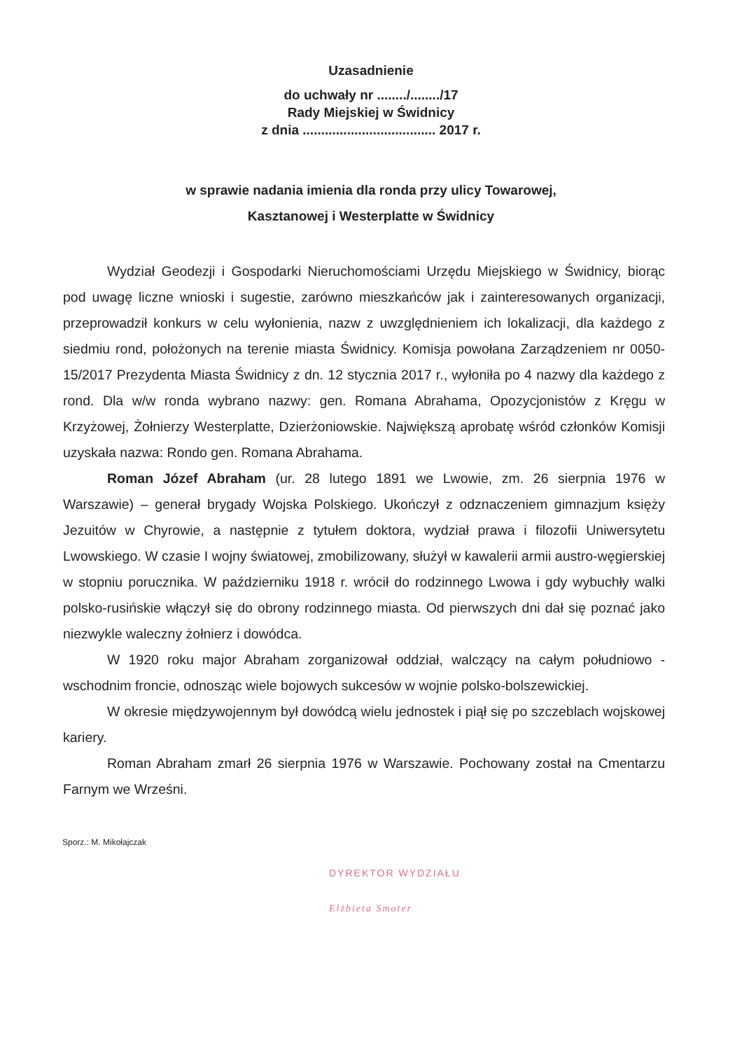Uzasadnienie
do uchwały nr ......../......../17
Rady Miejskiej w Świdnicy
z dnia .................................... 2017 r.
w sprawie nadania imienia dla ronda przy ulicy Towarowej,
Kasztanowej i Westerplatte w Świdnicy
Wydział Geodezji i Gospodarki Nieruchomościami Urzędu Miejskiego w Świdnicy, biorąc pod uwagę liczne wnioski i sugestie, zarówno mieszkańców jak i zainteresowanych organizacji, przeprowadził konkurs w celu wyłonienia, nazw z uwzględnieniem ich lokalizacji, dla każdego z siedmiu rond, położonych na terenie miasta Świdnicy. Komisja powołana Zarządzeniem nr 0050-15/2017 Prezydenta Miasta Świdnicy z dn. 12 stycznia 2017 r., wyłoniła po 4 nazwy dla każdego z rond. Dla w/w ronda wybrano nazwy: gen. Romana Abrahama, Opozycjonistów z Kręgu w Krzyżowej, Żołnierzy Westerplatte, Dzierżoniowskie. Największą aprobatę wśród członków Komisji uzyskała nazwa: Rondo gen. Romana Abrahama.
Roman Józef Abraham (ur. 28 lutego 1891 we Lwowie, zm. 26 sierpnia 1976 w Warszawie) – generał brygady Wojska Polskiego. Ukończył z odznaczeniem gimnazjum księży Jezuitów w Chyrowie, a następnie z tytułem doktora, wydział prawa i filozofii Uniwersytetu Lwowskiego. W czasie I wojny światowej, zmobilizowany, służył w kawalerii armii austro-węgierskiej w stopniu porucznika. W październiku 1918 r. wrócił do rodzinnego Lwowa i gdy wybuchły walki polsko-rusińskie włączył się do obrony rodzinnego miasta. Od pierwszych dni dał się poznać jako niezwykle waleczny żołnierz i dowódca.
W 1920 roku major Abraham zorganizował oddział, walczący na całym południowo - wschodnim froncie, odnosząc wiele bojowych sukcesów w wojnie polsko-bolszewickiej.
W okresie międzywojennym był dowódcą wielu jednostek i piął się po szczeblach wojskowej kariery.
Roman Abraham zmarł 26 sierpnia 1976 w Warszawie. Pochowany został na Cmentarzu Farnym we Wrześni.
Sporz.: M. Mikołajczak
DYREKTOR WYDZIAŁU
Elżbieta Smoter